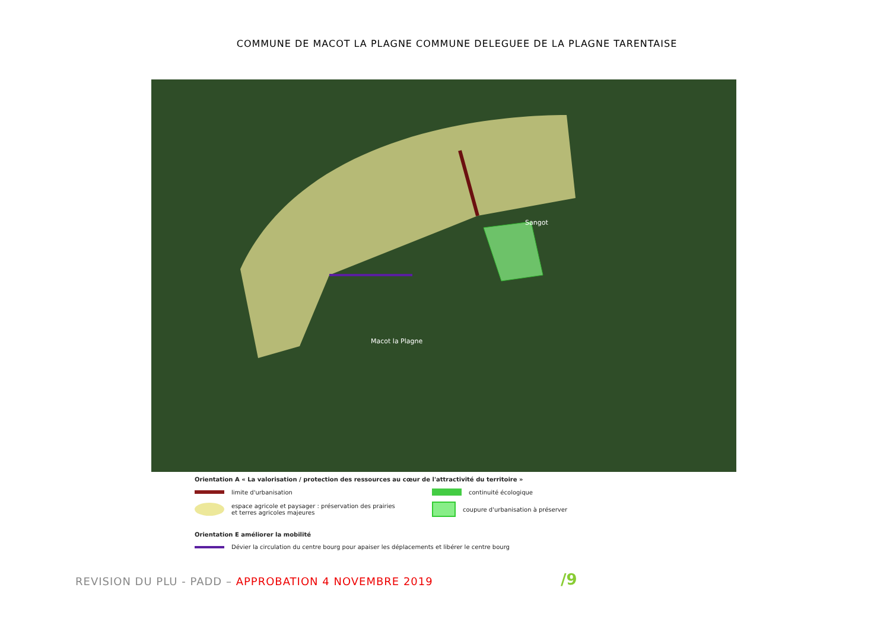COMMUNE DE MACOT LA PLAGNE COMMUNE DELEGUEE DE LA PLAGNE TARENTAISE
Sangot
Macot la Plagne
Orientation A « La valorisation / protection des ressources au cœur de l'attractivité du territoire »
limite d'urbanisation continuité écologique
espace agricole et paysager : préservation des prairies
et terres agricoles majeures
coupure d'urbanisation à préserver
Orientation E améliorer la mobilité
Dévier la circulation du centre bourg pour apaiser les déplacements et libérer le centre bourg
REVISION DU PLU - PADD – APPROBATION 4 NOVEMBRE 2019
/9